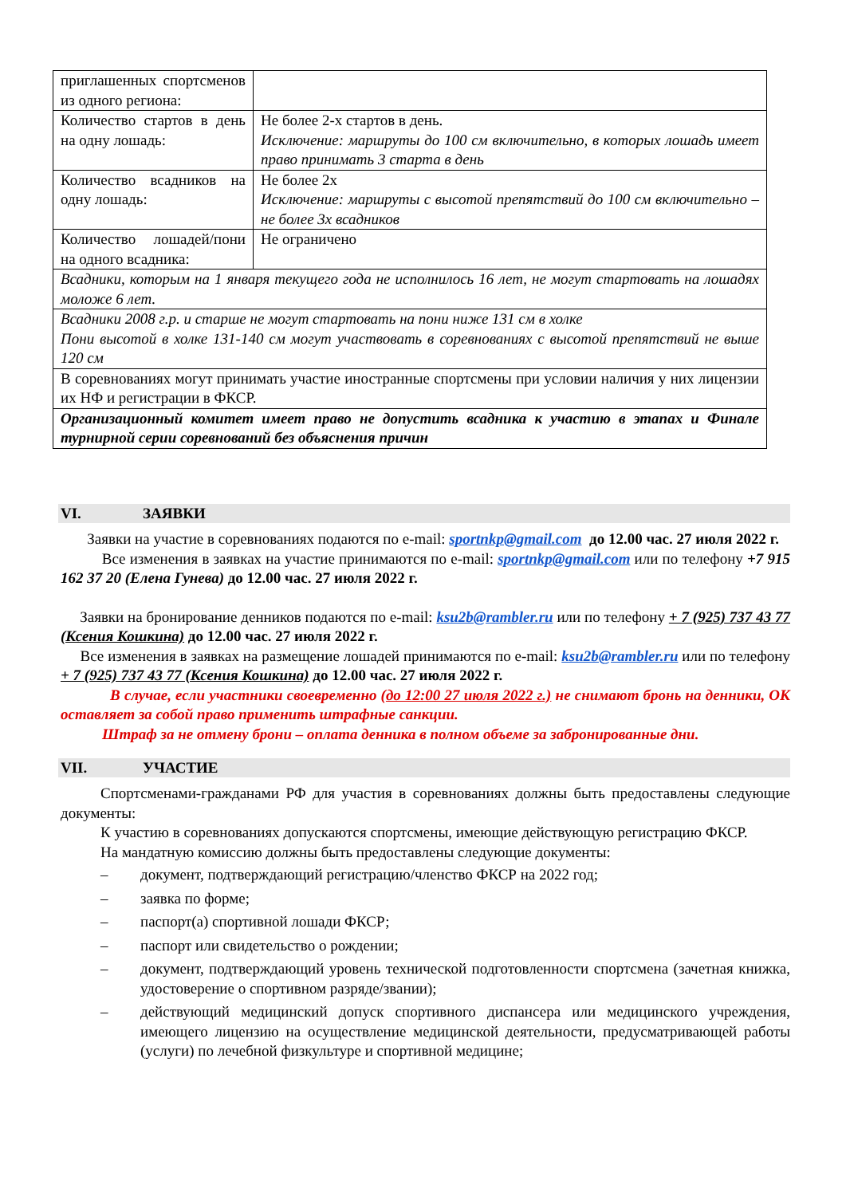| приглашенных спортсменов из одного региона: | |
| Количество стартов в день на одну лошадь: | Не более 2-х стартов в день. Исключение: маршруты до 100 см включительно, в которых лошадь имеет право принимать 3 старта в день |
| Количество всадников на одну лошадь: | Не более 2х Исключение: маршруты с высотой препятствий до 100 см включительно – не более 3х всадников |
| Количество лошадей/пони на одного всадника: | Не ограничено |
| Всадники, которым на 1 января текущего года не исполнилось 16 лет, не могут стартовать на лошадях моложе 6 лет. | |
| Всадники 2008 г.р. и старше не могут стартовать на пони ниже 131 см в холке Пони высотой в холке 131-140 см могут участвовать в соревнованиях с высотой препятствий не выше 120 см | |
| В соревнованиях могут принимать участие иностранные спортсмены при условии наличия у них лицензии их НФ и регистрации в ФКСР. | |
| Организационный комитет имеет право не допустить всадника к участию в этапах и Финале турнирной серии соревнований без объяснения причин | |
VI. ЗАЯВКИ
Заявки на участие в соревнованиях подаются по e-mail: sportnkp@gmail.com до 12.00 час. 27 июля 2022 г.
Все изменения в заявках на участие принимаются по e-mail: sportnkp@gmail.com или по телефону +7 915 162 37 20 (Елена Гунева) до 12.00 час. 27 июля 2022 г.
Заявки на бронирование денников подаются по e-mail: ksu2b@rambler.ru или по телефону + 7 (925) 737 43 77 (Ксения Кошкина) до 12.00 час. 27 июля 2022 г.
Все изменения в заявках на размещение лошадей принимаются по e-mail: ksu2b@rambler.ru или по телефону + 7 (925) 737 43 77 (Ксения Кошкина) до 12.00 час. 27 июля 2022 г.
В случае, если участники своевременно (до 12:00 27 июля 2022 г.) не снимают бронь на денники, ОК оставляет за собой право применить штрафные санкции.
Штраф за не отмену брони – оплата денника в полном объеме за забронированные дни.
VII. УЧАСТИЕ
Спортсменами-гражданами РФ для участия в соревнованиях должны быть предоставлены следующие документы:
К участию в соревнованиях допускаются спортсмены, имеющие действующую регистрацию ФКСР.
На мандатную комиссию должны быть предоставлены следующие документы:
– документ, подтверждающий регистрацию/членство ФКСР на 2022 год;
– заявка по форме;
– паспорт(а) спортивной лошади ФКСР;
– паспорт или свидетельство о рождении;
– документ, подтверждающий уровень технической подготовленности спортсмена (зачетная книжка, удостоверение о спортивном разряде/звании);
– действующий медицинский допуск спортивного диспансера или медицинского учреждения, имеющего лицензию на осуществление медицинской деятельности, предусматривающей работы (услуги) по лечебной физкультуре и спортивной медицине;